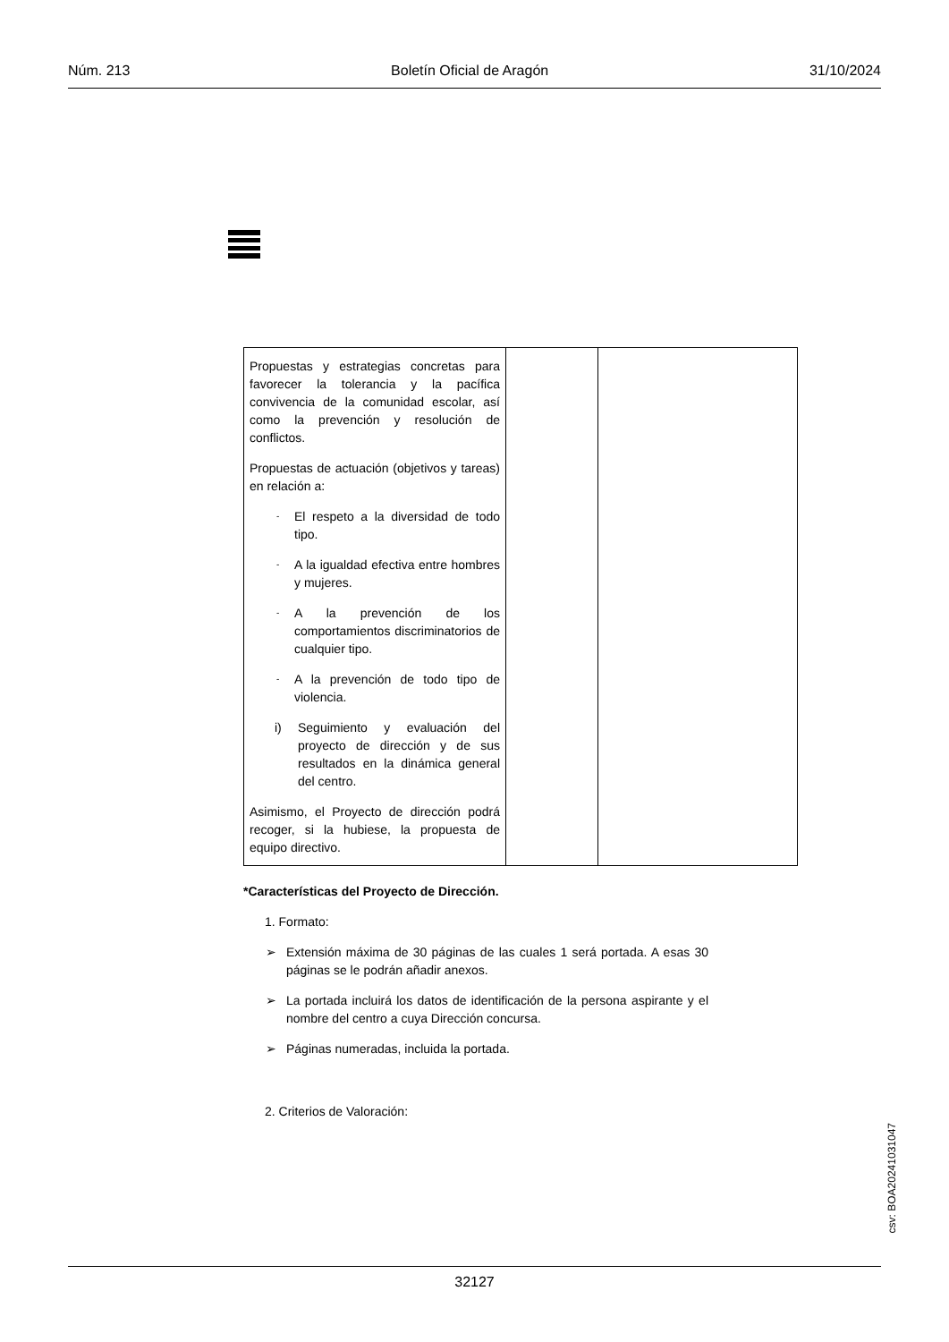Núm. 213 Boletín Oficial de Aragón 31/10/2024
| Propuestas y estrategias concretas para favorecer la tolerancia y la pacífica convivencia de la comunidad escolar, así como la prevención y resolución de conflictos. Propuestas de actuación (objetivos y tareas) en relación a: - El respeto a la diversidad de todo tipo. - A la igualdad efectiva entre hombres y mujeres. - A la prevención de los comportamientos discriminatorios de cualquier tipo. - A la prevención de todo tipo de violencia. i) Seguimiento y evaluación del proyecto de dirección y de sus resultados en la dinámica general del centro. Asimismo, el Proyecto de dirección podrá recoger, si la hubiese, la propuesta de equipo directivo. | | |
*Características del Proyecto de Dirección.
1. Formato:
➢ Extensión máxima de 30 páginas de las cuales 1 será portada. A esas 30 páginas se le podrán añadir anexos.
➢ La portada incluirá los datos de identificación de la persona aspirante y el nombre del centro a cuya Dirección concursa.
➢ Páginas numeradas, incluida la portada.
2. Criterios de Valoración:
csv: BOA20241031047
32127